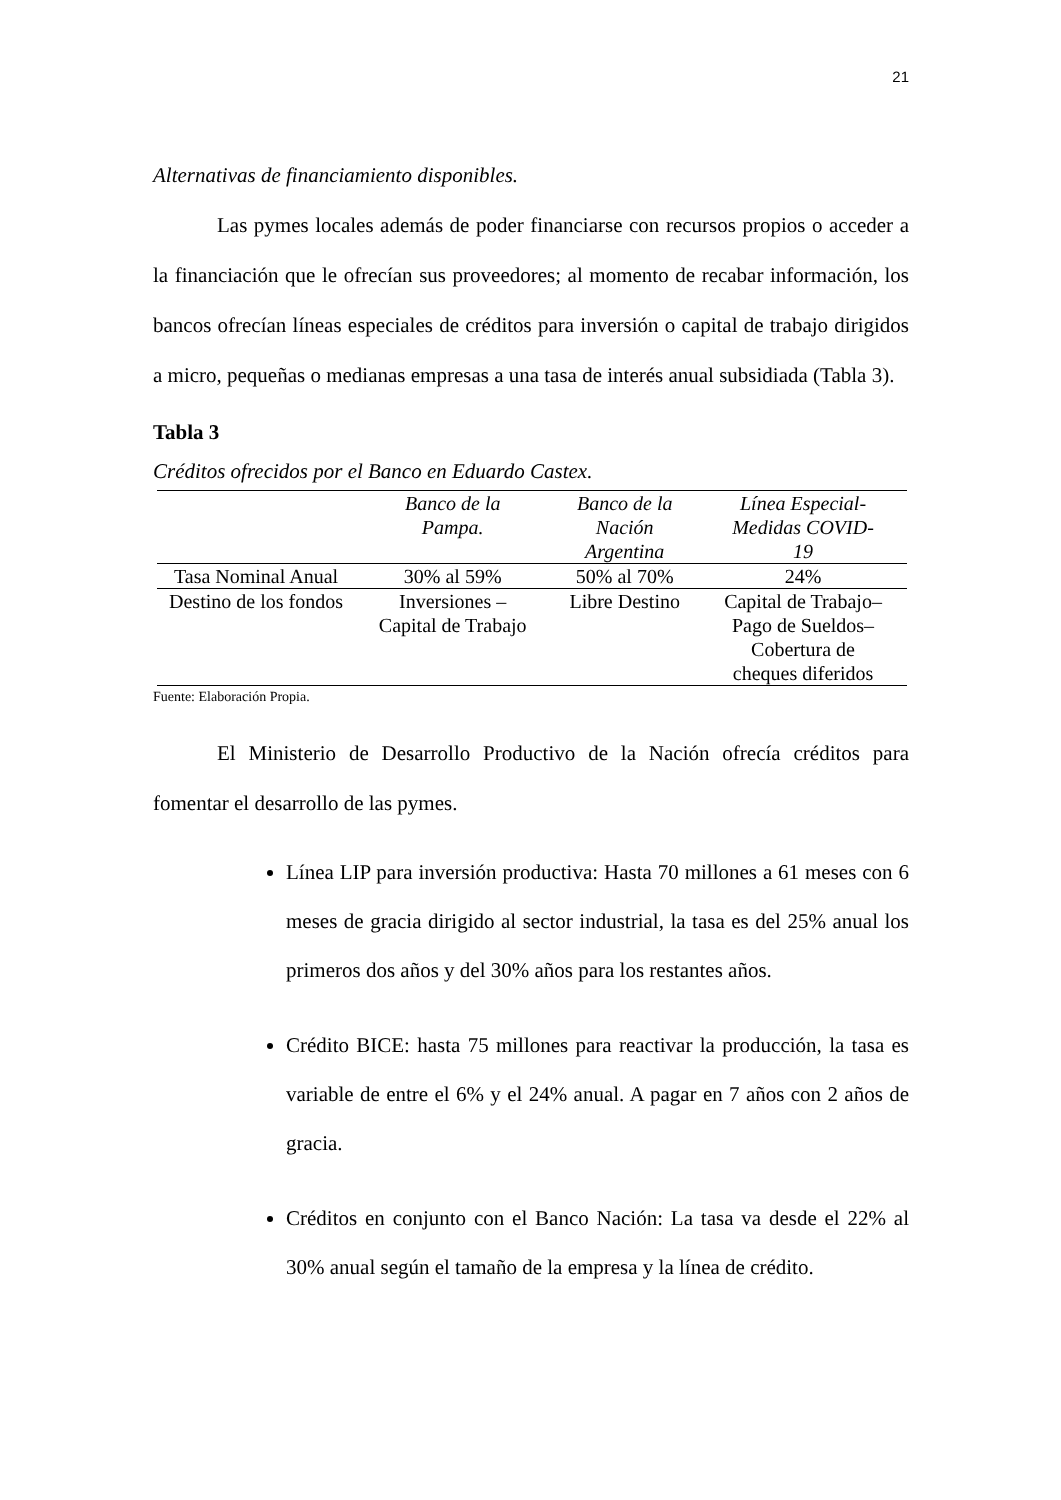21
Alternativas de financiamiento disponibles.
Las pymes locales además de poder financiarse con recursos propios o acceder a la financiación que le ofrecían sus proveedores; al momento de recabar información, los bancos ofrecían líneas especiales de créditos para inversión o capital de trabajo dirigidos a micro, pequeñas o medianas empresas a una tasa de interés anual subsidiada (Tabla 3).
Tabla 3
Créditos ofrecidos por el Banco en Eduardo Castex.
| | Banco de la Pampa. | Banco de la Nación Argentina | Línea Especial- Medidas COVID- 19 |
| --- | --- | --- | --- |
| Tasa Nominal Anual | 30% al 59% | 50% al 70% | 24% |
| Destino de los fondos | Inversiones – Capital de Trabajo | Libre Destino | Capital de Trabajo– Pago de Sueldos– Cobertura de cheques diferidos |
Fuente: Elaboración Propia.
El Ministerio de Desarrollo Productivo de la Nación ofrecía créditos para fomentar el desarrollo de las pymes.
Línea LIP para inversión productiva: Hasta 70 millones a 61 meses con 6 meses de gracia dirigido al sector industrial, la tasa es del 25% anual los primeros dos años y del 30% años para los restantes años.
Crédito BICE: hasta 75 millones para reactivar la producción, la tasa es variable de entre el 6% y el 24% anual. A pagar en 7 años con 2 años de gracia.
Créditos en conjunto con el Banco Nación: La tasa va desde el 22% al 30% anual según el tamaño de la empresa y la línea de crédito.